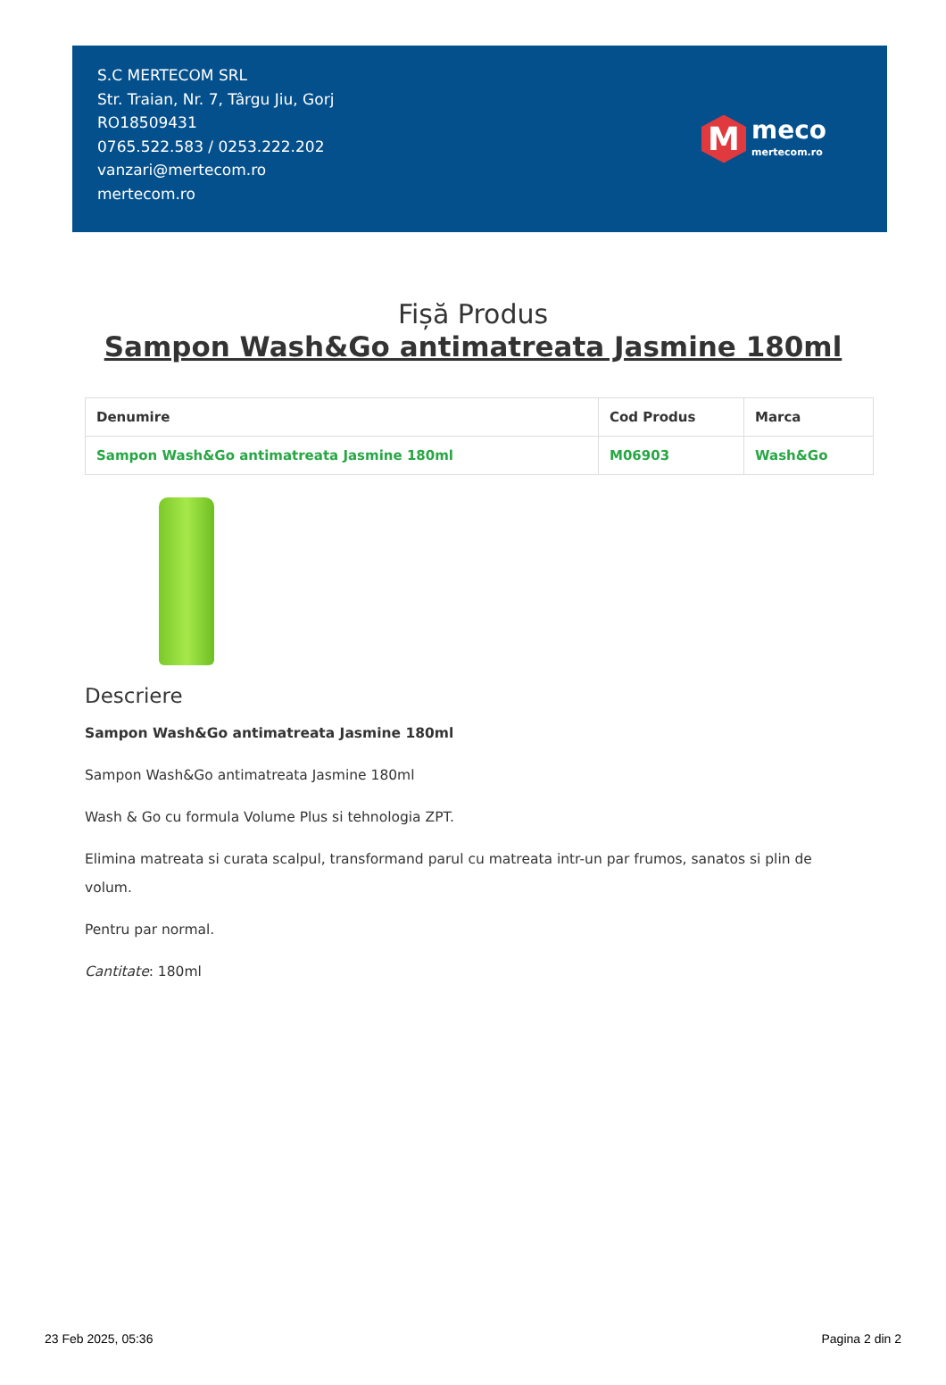S.C MERTECOM SRL
Str. Traian, Nr. 7, Târgu Jiu, Gorj
RO18509431
0765.522.583 / 0253.222.202
vanzari@mertecom.ro
mertecom.ro
M
meco
mertecom.ro
Fișă Produs
Sampon Wash&Go antimatreata Jasmine 180ml
| Denumire | Cod Produs | Marca |
| --- | --- | --- |
| Sampon Wash&Go antimatreata Jasmine 180ml | M06903 | Wash&Go |
Descriere
Sampon Wash&Go antimatreata Jasmine 180ml
Sampon Wash&Go antimatreata Jasmine 180ml
Wash & Go cu formula Volume Plus si tehnologia ZPT.
Elimina matreata si curata scalpul, transformand parul cu matreata intr-un par frumos, sanatos si plin de volum.
Pentru par normal.
Cantitate: 180ml
23 Feb 2025, 05:36 Pagina 2 din 2